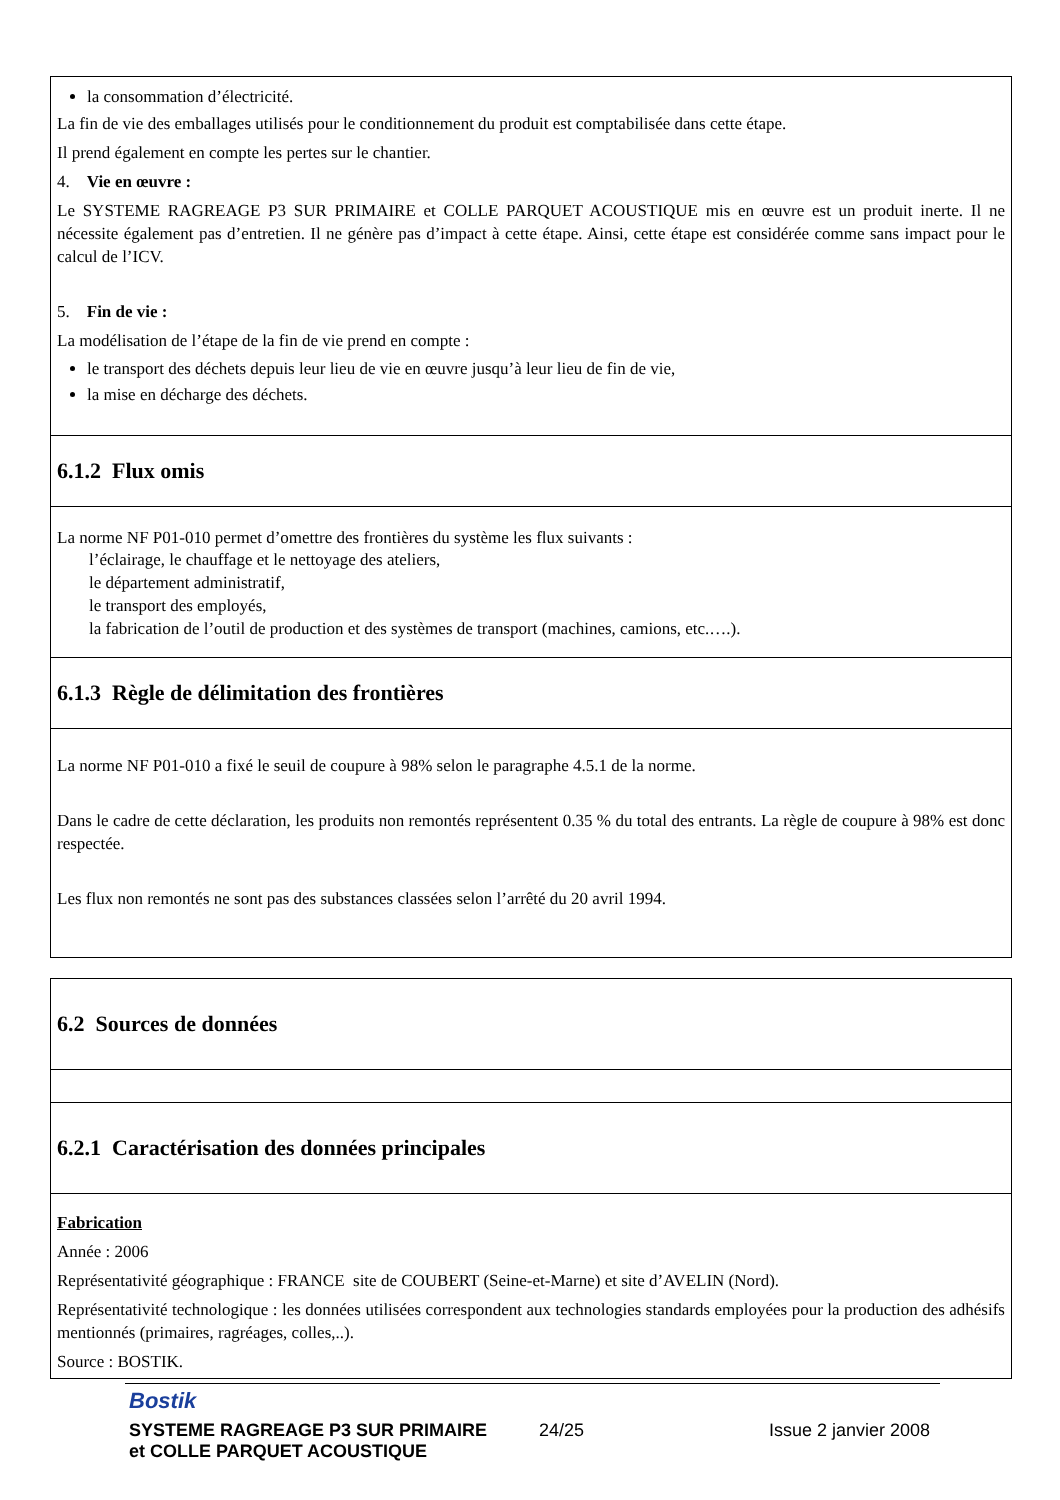la consommation d’électricité.
La fin de vie des emballages utilisés pour le conditionnement du produit est comptabilisée dans cette étape.
Il prend également en compte les pertes sur le chantier.
4. Vie en œuvre :
Le SYSTEME RAGREAGE P3 SUR PRIMAIRE et COLLE PARQUET ACOUSTIQUE mis en œuvre est un produit inerte. Il ne nécessite également pas d’entretien. Il ne génère pas d’impact à cette étape. Ainsi, cette étape est considérée comme sans impact pour le calcul de l’ICV.
5. Fin de vie :
La modélisation de l’étape de la fin de vie prend en compte :
le transport des déchets depuis leur lieu de vie en œuvre jusqu’à leur lieu de fin de vie,
la mise en décharge des déchets.
6.1.2 Flux omis
La norme NF P01-010 permet d’omettre des frontières du système les flux suivants :
l’éclairage, le chauffage et le nettoyage des ateliers,
le département administratif,
le transport des employés,
la fabrication de l’outil de production et des systèmes de transport (machines, camions, etc.….).
6.1.3 Règle de délimitation des frontières
La norme NF P01-010 a fixé le seuil de coupure à 98% selon le paragraphe 4.5.1 de la norme.
Dans le cadre de cette déclaration, les produits non remontés représentent 0.35 % du total des entrants. La règle de coupure à 98% est donc respectée.
Les flux non remontés ne sont pas des substances classées selon l’arrêté du 20 avril 1994.
6.2 Sources de données
6.2.1 Caractérisation des données principales
Fabrication
Année : 2006
Représentativité géographique : FRANCE site de COUBERT (Seine-et-Marne) et site d’AVELIN (Nord).
Représentativité technologique : les données utilisées correspondent aux technologies standards employées pour la production des adhésifs mentionnés (primaires, ragréages, colles,..).
Source : BOSTIK.
Bostik
SYSTEME RAGREAGE P3 SUR PRIMAIRE
et COLLE PARQUET ACOUSTIQUE
24/25 Issue 2 janvier 2008